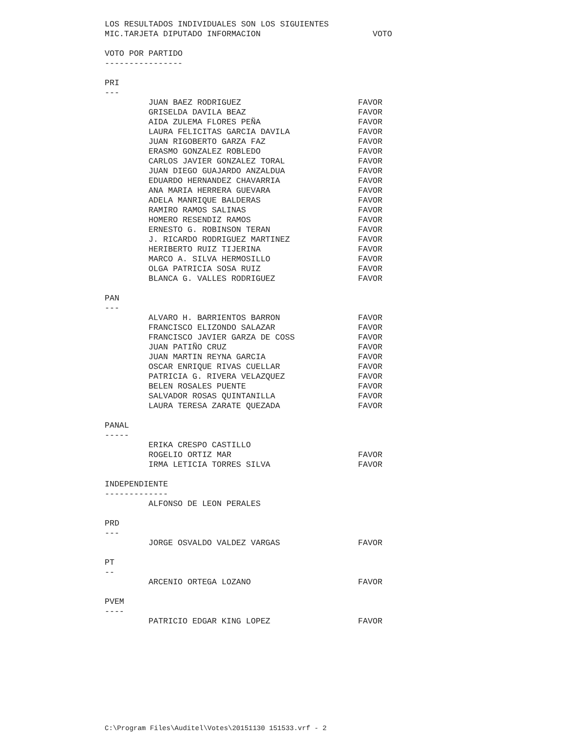LOS RESULTADOS INDIVIDUALES SON LOS SIGUIENTES
MIC.TARJETA DIPUTADO INFORMACION                       VOTO

VOTO POR PARTIDO
----------------

PRI
---
         JUAN BAEZ RODRIGUEZ                        FAVOR
         GRISELDA DAVILA BEAZ                       FAVOR
         AIDA ZULEMA FLORES PEÑA                    FAVOR
         LAURA FELICITAS GARCIA DAVILA              FAVOR
         JUAN RIGOBERTO GARZA FAZ                   FAVOR
         ERASMO GONZALEZ ROBLEDO                    FAVOR
         CARLOS JAVIER GONZALEZ TORAL               FAVOR
         JUAN DIEGO GUAJARDO ANZALDUA               FAVOR
         EDUARDO HERNANDEZ CHAVARRIA                FAVOR
         ANA MARIA HERRERA GUEVARA                  FAVOR
         ADELA MANRIQUE BALDERAS                    FAVOR
         RAMIRO RAMOS SALINAS                       FAVOR
         HOMERO RESENDIZ RAMOS                      FAVOR
         ERNESTO G. ROBINSON TERAN                  FAVOR
         J. RICARDO RODRIGUEZ MARTINEZ              FAVOR
         HERIBERTO RUIZ TIJERINA                    FAVOR
         MARCO A. SILVA HERMOSILLO                  FAVOR
         OLGA PATRICIA SOSA RUIZ                    FAVOR
         BLANCA G. VALLES RODRIGUEZ                 FAVOR

PAN
---
         ALVARO H. BARRIENTOS BARRON                FAVOR
         FRANCISCO ELIZONDO SALAZAR                 FAVOR
         FRANCISCO JAVIER GARZA DE COSS             FAVOR
         JUAN PATIÑO CRUZ                           FAVOR
         JUAN MARTIN REYNA GARCIA                   FAVOR
         OSCAR ENRIQUE RIVAS CUELLAR                FAVOR
         PATRICIA G. RIVERA VELAZQUEZ               FAVOR
         BELEN ROSALES PUENTE                       FAVOR
         SALVADOR ROSAS QUINTANILLA                 FAVOR
         LAURA TERESA ZARATE QUEZADA                FAVOR

PANAL
-----
         ERIKA CRESPO CASTILLO
         ROGELIO ORTIZ MAR                          FAVOR
         IRMA LETICIA TORRES SILVA                  FAVOR

INDEPENDIENTE
-------------
         ALFONSO DE LEON PERALES

PRD
---
         JORGE OSVALDO VALDEZ VARGAS                FAVOR

PT
--
         ARCENIO ORTEGA LOZANO                      FAVOR

PVEM
----
         PATRICIO EDGAR KING LOPEZ                  FAVOR
C:\Program Files\Auditel\Votes\20151130 151533.vrf - 2